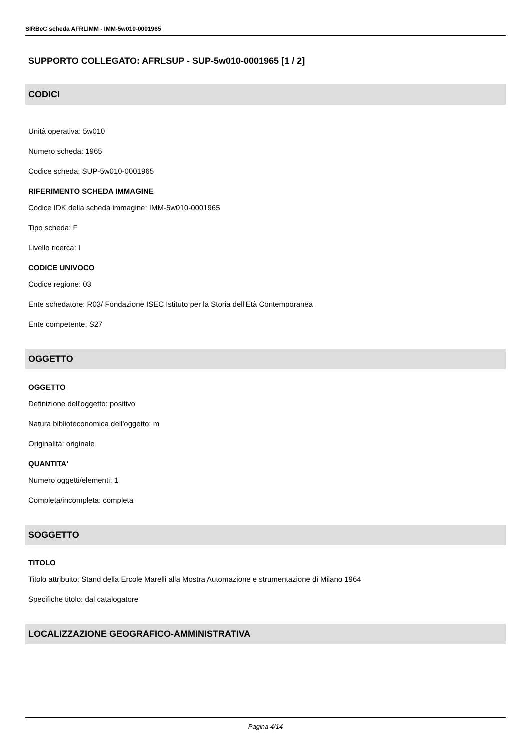SIRBeC scheda AFRLIMM - IMM-5w010-0001965
SUPPORTO COLLEGATO: AFRLSUP - SUP-5w010-0001965 [1 / 2]
CODICI
Unità operativa: 5w010
Numero scheda: 1965
Codice scheda: SUP-5w010-0001965
RIFERIMENTO SCHEDA IMMAGINE
Codice IDK della scheda immagine: IMM-5w010-0001965
Tipo scheda: F
Livello ricerca: I
CODICE UNIVOCO
Codice regione: 03
Ente schedatore: R03/ Fondazione ISEC Istituto per la Storia dell'Età Contemporanea
Ente competente: S27
OGGETTO
OGGETTO
Definizione dell'oggetto: positivo
Natura biblioteconomica dell'oggetto: m
Originalità: originale
QUANTITA'
Numero oggetti/elementi: 1
Completa/incompleta: completa
SOGGETTO
TITOLO
Titolo attribuito: Stand della Ercole Marelli alla Mostra Automazione e strumentazione di Milano 1964
Specifiche titolo: dal catalogatore
LOCALIZZAZIONE GEOGRAFICO-AMMINISTRATIVA
Pagina 4/14